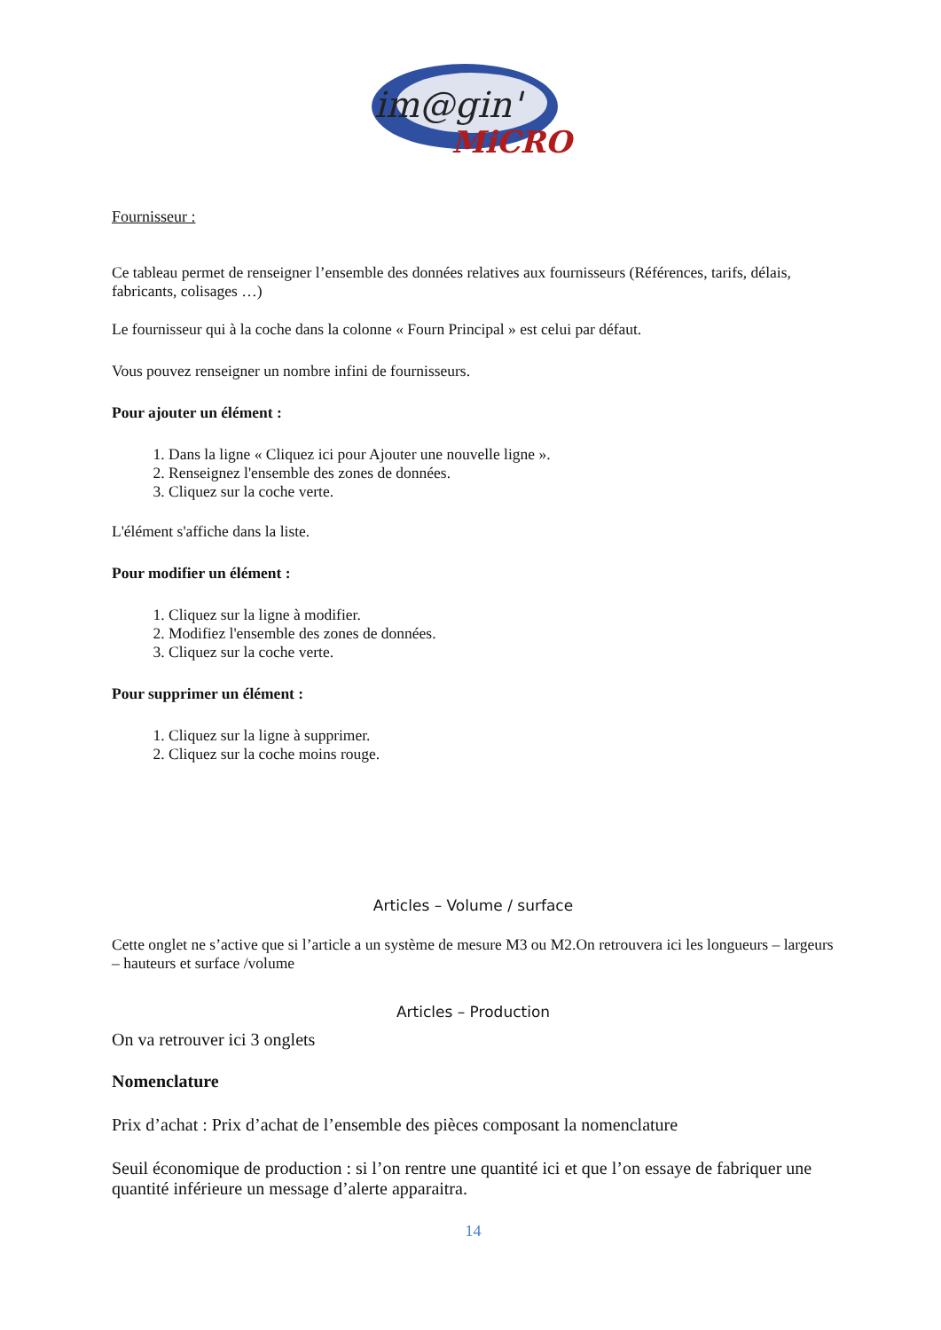im@gin'
MiCRO
Fournisseur :
Ce tableau permet de renseigner l’ensemble des données relatives aux fournisseurs (Références, tarifs, délais, fabricants, colisages …)
Le fournisseur qui à la coche dans la colonne « Fourn Principal » est celui par défaut.
Vous pouvez renseigner un nombre infini de fournisseurs.
Pour ajouter un élément :
1. Dans la ligne « Cliquez ici pour Ajouter une nouvelle ligne ».
2. Renseignez l'ensemble des zones de données.
3. Cliquez sur la coche verte.
L'élément s'affiche dans la liste.
Pour modifier un élément :
1. Cliquez sur la ligne à modifier.
2. Modifiez l'ensemble des zones de données.
3. Cliquez sur la coche verte.
Pour supprimer un élément :
1. Cliquez sur la ligne à supprimer.
2. Cliquez sur la coche moins rouge.
Articles – Volume / surface
Cette onglet ne s’active que si l’article a un système de mesure M3 ou M2.On retrouvera ici les longueurs – largeurs – hauteurs et surface /volume
Articles – Production
On va retrouver ici 3 onglets
Nomenclature
Prix d’achat : Prix d’achat de l’ensemble des pièces composant la nomenclature
Seuil économique de production : si l’on rentre une quantité ici et que l’on essaye de fabriquer une quantité inférieure un message d’alerte apparaitra.
14